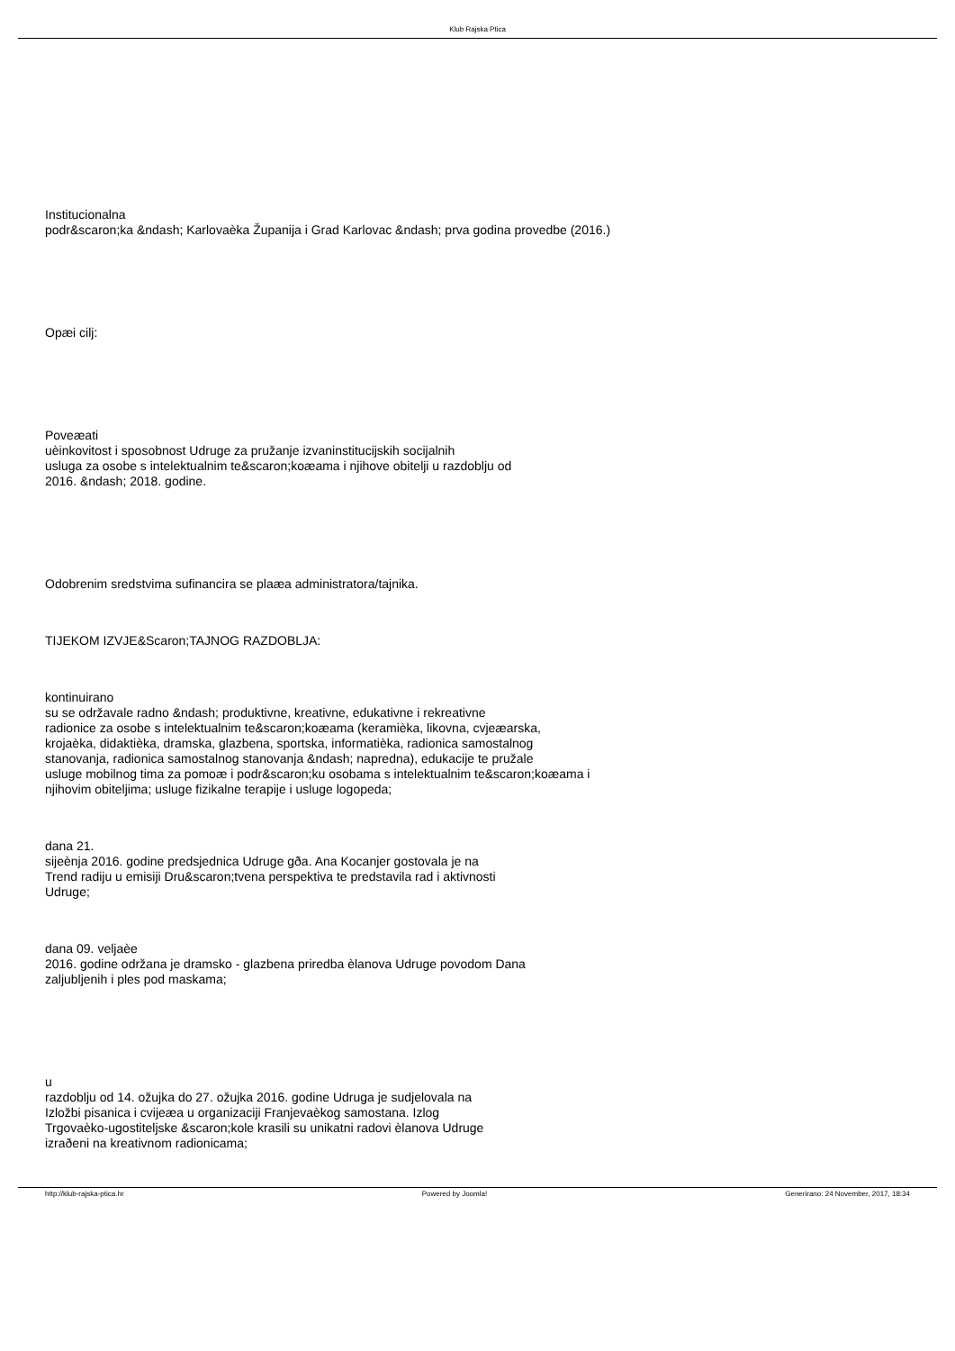Klub Rajska Ptica
Institucionalna
podr&scaron;ka &ndash; Karlovaèka Županija i Grad Karlovac &ndash; prva godina provedbe (2016.)
Opæi cilj:
Poveæati
uèinkovitost i sposobnost Udruge za pružanje izvaninstitucijskih socijalnih
usluga za osobe s intelektualnim te&scaron;koæama i njihove obitelji u razdoblju od
2016. &ndash; 2018. godine.
Odobrenim sredstvima sufinancira se plaæa administratora/tajnika.
TIJEKOM IZVJE&Scaron;TAJNOG RAZDOBLJA:
kontinuirano
su se održavale radno &ndash; produktivne, kreativne, edukativne i rekreativne
radionice za osobe s intelektualnim te&scaron;koæama (keramièka, likovna, cvjeæarska,
krojaèka, didaktièka, dramska, glazbena, sportska, informatièka, radionica samostalnog
stanovanja, radionica samostalnog stanovanja &ndash; napredna), edukacije te pružale
usluge mobilnog tima za pomoæ i podr&scaron;ku osobama s intelektualnim te&scaron;koæama i
njihovim obiteljima; usluge fizikalne terapije i usluge logopeda;
dana 21.
sijeènja 2016. godine predsjednica Udruge gða. Ana Kocanjer gostovala je na
Trend radiju u emisiji Dru&scaron;tvena perspektiva te predstavila rad i aktivnosti
Udruge;
dana 09. veljaèe
2016. godine održana je dramsko - glazbena priredba èlanova Udruge povodom Dana
zaljubljenih i ples pod maskama;
u
razdoblju od 14. ožujka do 27. ožujka 2016. godine Udruga je sudjelovala na
Izložbi pisanica i cvijeæa u organizaciji Franjevaèkog samostana. Izlog
Trgovaèko-ugostiteljske &scaron;kole krasili su unikatni radovi èlanova Udruge
izraðeni na kreativnom radionicama;
http://klub-rajska-ptica.hr Powered by Joomla! Generirano: 24 November, 2017, 18:34